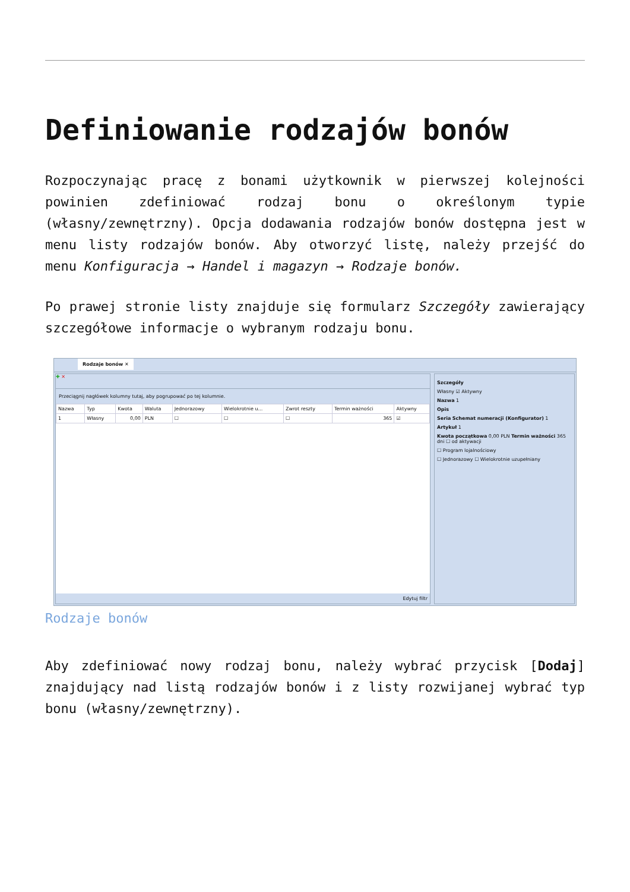Definiowanie rodzajów bonów
Rozpoczynając pracę z bonami użytkownik w pierwszej kolejności powinien zdefiniować rodzaj bonu o określonym typie (własny/zewnętrzny). Opcja dodawania rodzajów bonów dostępna jest w menu listy rodzajów bonów. Aby otworzyć listę, należy przejść do menu Konfiguracja → Handel i magazyn → Rodzaje bonów.
Po prawej stronie listy znajduje się formularz Szczegóły zawierający szczegółowe informacje o wybranym rodzaju bonu.
Rodzaje bonów ✕
✚ ✕
Przeciągnij nagłówek kolumny tutaj, aby pogrupować po tej kolumnie.
| Nazwa | Typ | Kwota | Waluta | Jednorazowy | Wielokrotnie u... | Zwrot reszty | Termin ważności | Aktywny |
| --- | --- | --- | --- | --- | --- | --- | --- | --- |
| 1 | Własny | 0,00 | PLN | ☐ | ☐ | ☐ | 365 | ☑ |
Edytuj filtr
Szczegóły
Własny ☑ Aktywny
Nazwa 1
Opis
Seria Schemat numeracji (Konfigurator) 1
Artykuł 1
Kwota początkowa 0,00 PLN Termin ważności 365 dni ☐ od aktywacji
☐ Program lojalnościowy
☐ Jednorazowy ☐ Wielokrotnie uzupełniany
Rodzaje bonów
Aby zdefiniować nowy rodzaj bonu, należy wybrać przycisk [Dodaj] znajdujący nad listą rodzajów bonów i z listy rozwijanej wybrać typ bonu (własny/zewnętrzny).